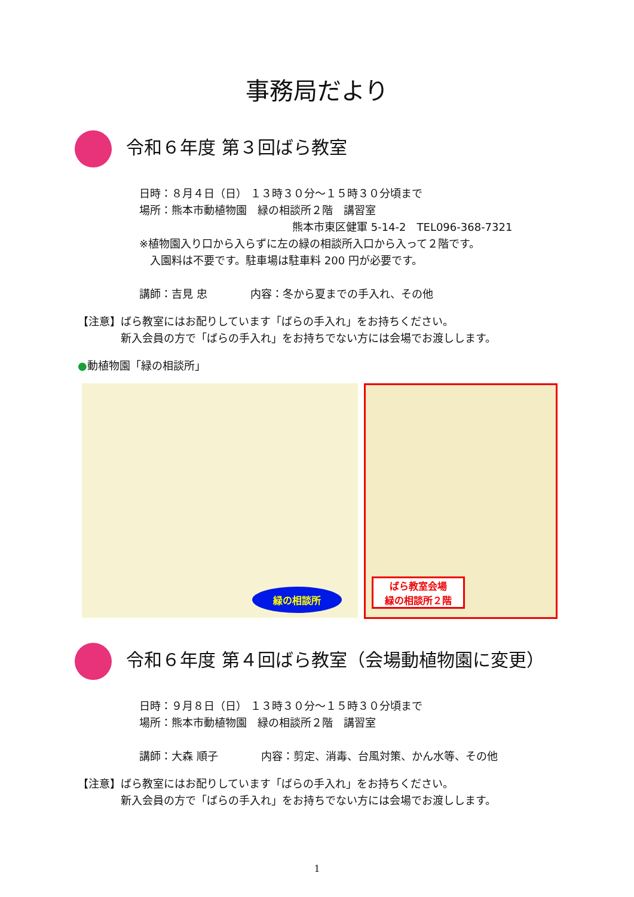事務局だより
令和６年度 第３回ばら教室
日時：８月４日（日） １３時３０分～１５時３０分頃まで
場所：熊本市動植物園　緑の相談所２階　講習室
熊本市東区健軍 5-14-2　TEL096-368-7321
※植物園入り口から入らずに左の緑の相談所入口から入って２階です。
　入園料は不要です。駐車場は駐車料 200 円が必要です。
講師：吉見 忠　　　　内容：冬から夏までの手入れ、その他
【注意】ばら教室にはお配りしています「ばらの手入れ」をお持ちください。
　　　　新入会員の方で「ばらの手入れ」をお持ちでない方には会場でお渡しします。
●動植物園「緑の相談所」
緑の相談所
ばら教室会場
緑の相談所２階
令和６年度 第４回ばら教室（会場動植物園に変更）
日時：９月８日（日） １３時３０分～１５時３０分頃まで
場所：熊本市動植物園　緑の相談所２階　講習室
講師：大森 順子　　　　内容：剪定、消毒、台風対策、かん水等、その他
【注意】ばら教室にはお配りしています「ばらの手入れ」をお持ちください。
　　　　新入会員の方で「ばらの手入れ」をお持ちでない方には会場でお渡しします。
1